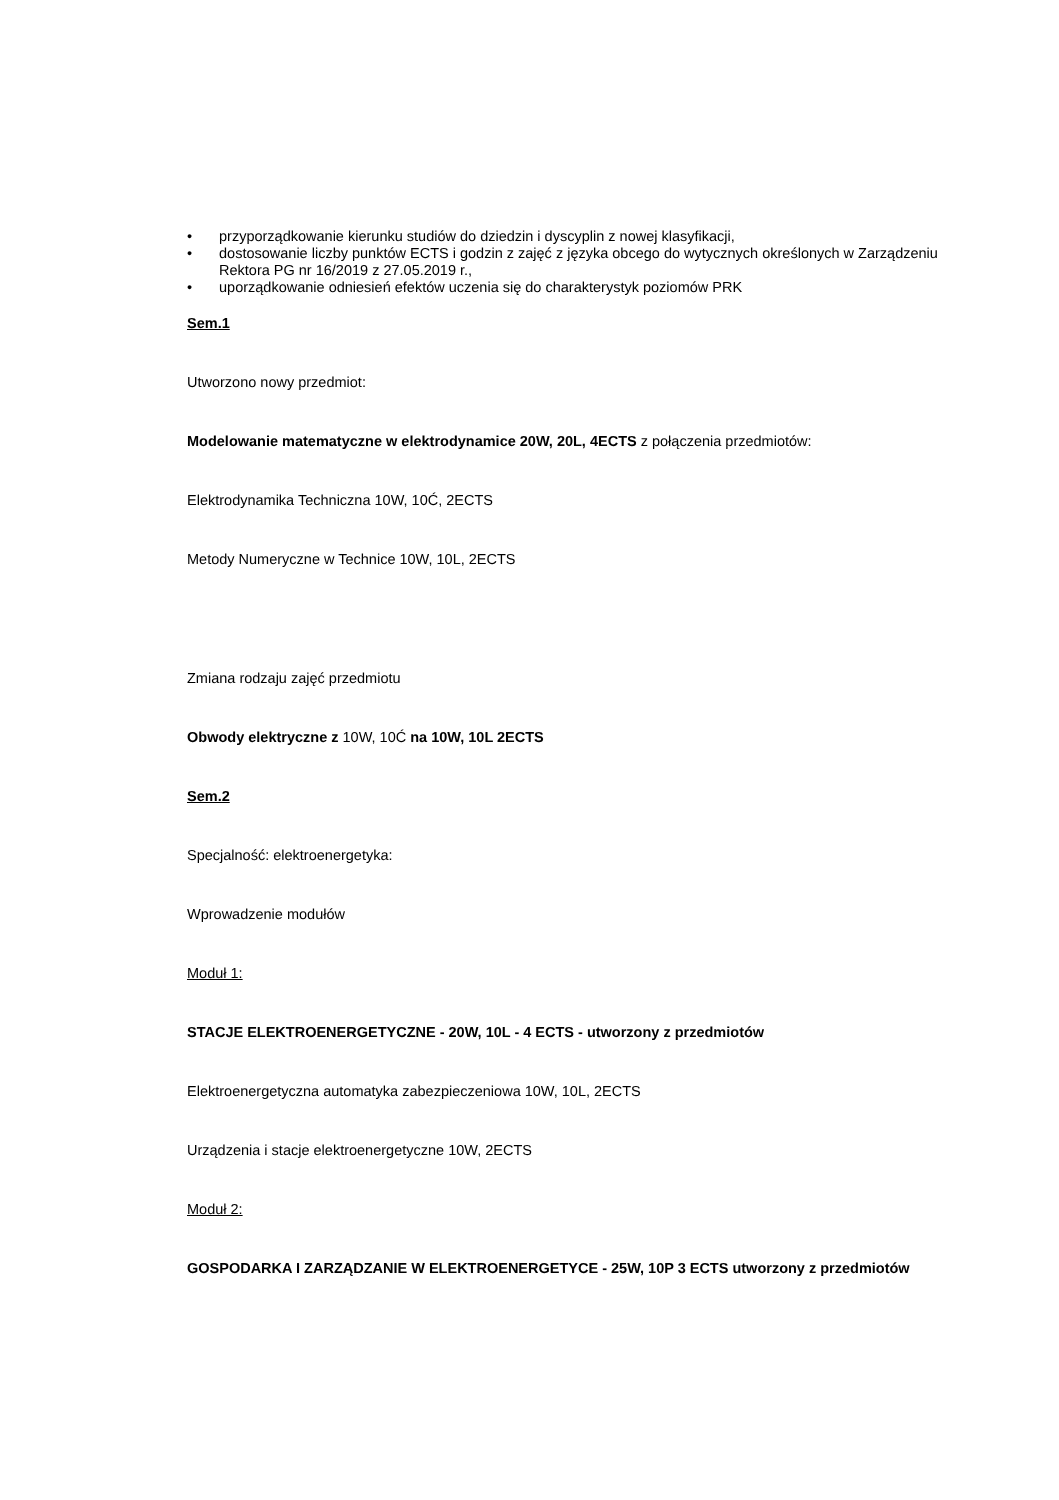• przyporządkowanie kierunku studiów do dziedzin i dyscyplin z nowej klasyfikacji,
• dostosowanie liczby punktów ECTS i godzin z zajęć z języka obcego do wytycznych określonych w Zarządzeniu Rektora PG nr 16/2019 z 27.05.2019 r.,
• uporządkowanie odniesień efektów uczenia się do charakterystyk poziomów PRK
Sem.1
Utworzono nowy przedmiot:
Modelowanie matematyczne w elektrodynamice 20W, 20L, 4ECTS z połączenia przedmiotów:
Elektrodynamika Techniczna 10W, 10Ć, 2ECTS
Metody Numeryczne w Technice 10W, 10L, 2ECTS
Zmiana rodzaju zajęć przedmiotu
Obwody elektryczne z 10W, 10Ć na 10W, 10L 2ECTS
Sem.2
Specjalność: elektroenergetyka:
Wprowadzenie modułów
Moduł 1:
STACJE ELEKTROENERGETYCZNE - 20W, 10L - 4 ECTS - utworzony z przedmiotów
Elektroenergetyczna automatyka zabezpieczeniowa 10W, 10L, 2ECTS
Urządzenia i stacje elektroenergetyczne 10W, 2ECTS
Moduł 2:
GOSPODARKA I ZARZĄDZANIE W ELEKTROENERGETYCE - 25W, 10P 3 ECTS utworzony z przedmiotów